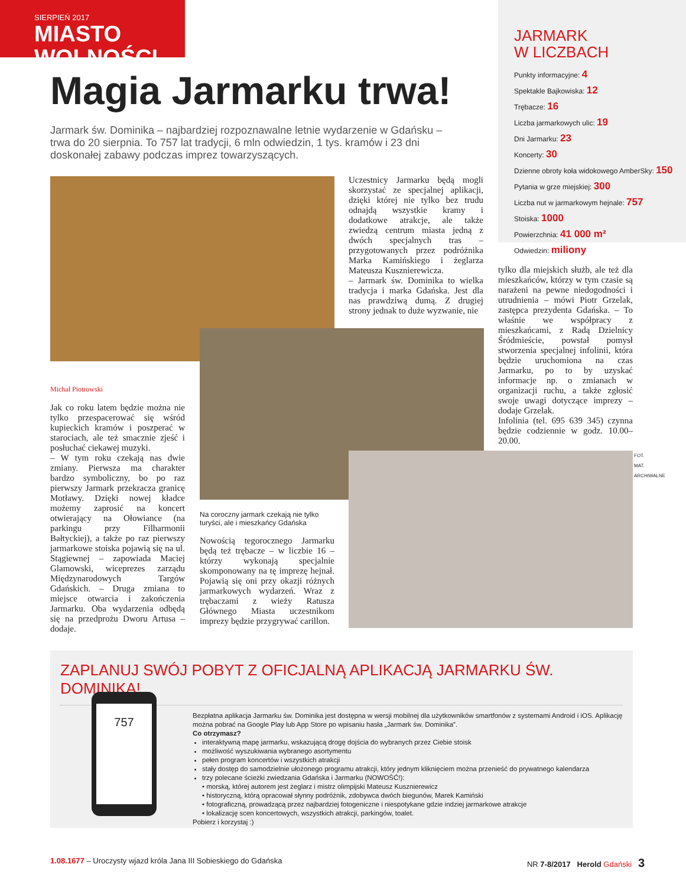SIERPIEŃ 2017
MIASTO WOLNOŚCI
JARMARK
W LICZBACH
Punkty informacyjne: 4
Spektakle Bajkowiska: 12
Trębacze: 16
Liczba jarmarkowych ulic: 19
Dni Jarmarku: 23
Koncerty: 30
Dzienne obroty koła widokowego AmberSky: 150
Pytania w grze miejskiej: 300
Liczba nut w jarmarkowym hejnale: 757
Stoiska: 1000
Powierzchnia: 41 000 m²
Odwiedzin: miliony
Magia Jarmarku trwa!
Jarmark św. Dominika – najbardziej rozpoznawalne letnie wydarzenie w Gdańsku – trwa do 20 sierpnia. To 757 lat tradycji, 6 mln odwiedzin, 1 tys. kramów i 23 dni doskonałej zabawy podczas imprez towarzyszących.
Uczestnicy Jarmarku będą mogli skorzystać ze specjalnej aplikacji, dzięki której nie tylko bez trudu odnajdą wszystkie kramy i dodatkowe atrakcje, ale także zwiedzą centrum miasta jedną z dwóch specjalnych tras – przygotowanych przez podróżnika Marka Kamińskiego i żeglarza Mateusza Kusznierewicza.
– Jarmark św. Dominika to wielka tradycja i marka Gdańska. Jest dla nas prawdziwą dumą. Z drugiej strony jednak to duże wyzwanie, nie
tylko dla miejskich służb, ale też dla mieszkańców, którzy w tym czasie są narażeni na pewne niedogodności i utrudnienia – mówi Piotr Grzelak, zastępca prezydenta Gdańska. – To właśnie we współpracy z mieszkańcami, z Radą Dzielnicy Śródmieście, powstał pomysł stworzenia specjalnej infolinii, która będzie uruchomiona na czas Jarmarku, po to by uzyskać informacje np. o zmianach w organizacji ruchu, a także zgłosić swoje uwagi dotyczące imprezy – dodaje Grzelak.
Infolinia (tel. 695 639 345) czynna będzie codziennie w godz. 10.00–20.00.
Michał Piotrowski
Jak co roku latem będzie można nie tylko przespacerować się wśród kupieckich kramów i poszperać w starociach, ale też smacznie zjeść i posłuchać ciekawej muzyki.
– W tym roku czekają nas dwie zmiany. Pierwsza ma charakter bardzo symboliczny, bo po raz pierwszy Jarmark przekracza granicę Motławy. Dzięki nowej kładce możemy zaprosić na koncert otwierający na Ołowiance (na parkingu przy Filharmonii Bałtyckiej), a także po raz pierwszy jarmarkowe stoiska pojawią się na ul. Stągiewnej – zapowiada Maciej Glamowski, wiceprezes zarządu Międzynarodowych Targów Gdańskich. – Druga zmiana to miejsce otwarcia i zakończenia Jarmarku. Oba wydarzenia odbędą się na przedprożu Dworu Artusa – dodaje.
Na coroczny jarmark czekają nie tylko turyści, ale i mieszkańcy Gdańska
Nowością tegorocznego Jarmarku będą też trębacze – w liczbie 16 – którzy wykonają specjalnie skomponowany na tę imprezę hejnał. Pojawią się oni przy okazji różnych jarmarkowych wydarzeń. Wraz z trębaczami z wieży Ratusza Głównego Miasta uczestnikom imprezy będzie przygrywać carillon.
FOT. MAT. ARCHIWALNE
ZAPLANUJ SWÓJ POBYT Z OFICJALNĄ APLIKACJĄ JARMARKU ŚW. DOMINIKA!
757
Bezpłatna aplikacja Jarmarku św. Dominika jest dostępna w wersji mobilnej dla użytkowników smartfonów z systemami Android i iOS. Aplikację można pobrać na Google Play lub App Store po wpisaniu hasła „Jarmark św. Dominika”.
Co otrzymasz?
interaktywną mapę jarmarku, wskazującą drogę dojścia do wybranych przez Ciebie stoisk
możliwość wyszukiwania wybranego asortymentu
pełen program koncertów i wszystkich atrakcji
stały dostęp do samodzielnie ułożonego programu atrakcji, który jednym kliknięciem można przenieść do prywatnego kalendarza
trzy polecane ścieżki zwiedzania Gdańska i Jarmarku (NOWOŚĆ!):
• morską, której autorem jest żeglarz i mistrz olimpijski Mateusz Kusznierewicz
• historyczną, którą opracował słynny podróżnik, zdobywca dwóch biegunów, Marek Kamiński
• fotograficzną, prowadzącą przez najbardziej fotogeniczne i niespotykane gdzie indziej jarmarkowe atrakcje
• lokalizację scen koncertowych, wszystkich atrakcji, parkingów, toalet.
Pobierz i korzystaj :)
1.08.1677 – Uroczysty wjazd króla Jana III Sobieskiego do Gdańska NR 7-8/2017 Herold Gdański 3